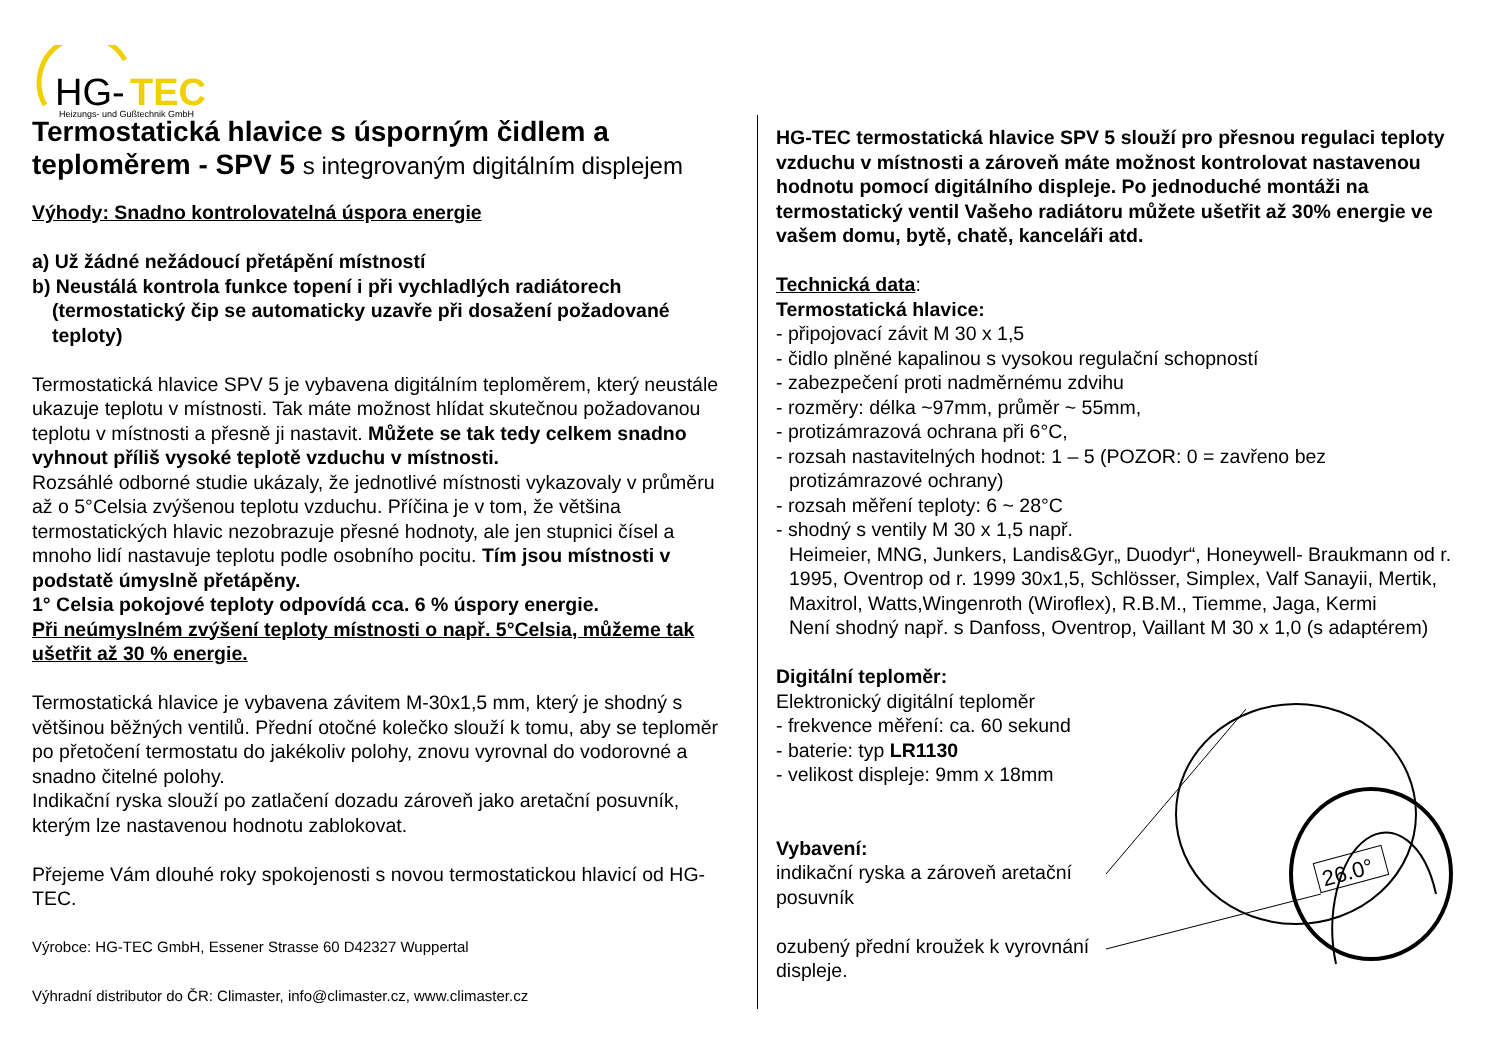HG-
TEC
Heizungs- und Gußtechnik GmbH
Termostatická hlavice s úsporným čidlem a teploměrem - SPV 5 s integrovaným digitálním displejem
Výhody: Snadno kontrolovatelná úspora energie
a) Už žádné nežádoucí přetápění místností
b) Neustálá kontrola funkce topení i při vychladlých radiátorech
(termostatický čip se automaticky uzavře při dosažení požadované teploty)
Termostatická hlavice SPV 5 je vybavena digitálním teploměrem, který neustále ukazuje teplotu v místnosti. Tak máte možnost hlídat skutečnou požadovanou teplotu v místnosti a přesně ji nastavit. Můžete se tak tedy celkem snadno vyhnout příliš vysoké teplotě vzduchu v místnosti.
Rozsáhlé odborné studie ukázaly, že jednotlivé místnosti vykazovaly v průměru až o 5°Celsia zvýšenou teplotu vzduchu. Příčina je v tom, že většina termostatických hlavic nezobrazuje přesné hodnoty, ale jen stupnici čísel a mnoho lidí nastavuje teplotu podle osobního pocitu. Tím jsou místnosti v podstatě úmyslně přetápěny.
1° Celsia pokojové teploty odpovídá cca. 6 % úspory energie.
Při neúmyslném zvýšení teploty místnosti o např. 5°Celsia, můžeme tak ušetřit až 30 % energie.
Termostatická hlavice je vybavena závitem M-30x1,5 mm, který je shodný s většinou běžných ventilů. Přední otočné kolečko slouží k tomu, aby se teploměr po přetočení termostatu do jakékoliv polohy, znovu vyrovnal do vodorovné a snadno čitelné polohy.
Indikační ryska slouží po zatlačení dozadu zároveň jako aretační posuvník, kterým lze nastavenou hodnotu zablokovat.
Přejeme Vám dlouhé roky spokojenosti s novou termostatickou hlavicí od HG-TEC.
Výrobce: HG-TEC GmbH, Essener Strasse 60 D42327 Wuppertal
Výhradní distributor do ČR: Climaster, info@climaster.cz, www.climaster.cz
HG-TEC termostatická hlavice SPV 5 slouží pro přesnou regulaci teploty vzduchu v místnosti a zároveň máte možnost kontrolovat nastavenou hodnotu pomocí digitálního displeje. Po jednoduché montáži na termostatický ventil Vašeho radiátoru můžete ušetřit až 30% energie ve vašem domu, bytě, chatě, kanceláři atd.
Technická data:
Termostatická hlavice:
- připojovací závit M 30 x 1,5
- čidlo plněné kapalinou s vysokou regulační schopností
- zabezpečení proti nadměrnému zdvihu
- rozměry: délka ~97mm, průměr ~ 55mm,
- protizámrazová ochrana při 6°C,
- rozsah nastavitelných hodnot: 1 – 5 (POZOR: 0 = zavřeno bez
protizámrazové ochrany)
- rozsah měření teploty: 6 ~ 28°C
- shodný s ventily M 30 x 1,5 např.
Heimeier, MNG, Junkers, Landis&Gyr„ Duodyr“, Honeywell- Braukmann od r. 1995, Oventrop od r. 1999 30x1,5, Schlösser, Simplex, Valf Sanayii, Mertik, Maxitrol, Watts,Wingenroth (Wiroflex), R.B.M., Tiemme, Jaga, Kermi
Není shodný např. s Danfoss, Oventrop, Vaillant M 30 x 1,0 (s adaptérem)
Digitální teploměr:
Elektronický digitální teploměr
- frekvence měření: ca. 60 sekund
- baterie: typ LR1130
- velikost displeje: 9mm x 18mm
Vybavení:
indikační ryska a zároveň aretační posuvník
ozubený přední kroužek k vyrovnání displeje.
26.0°